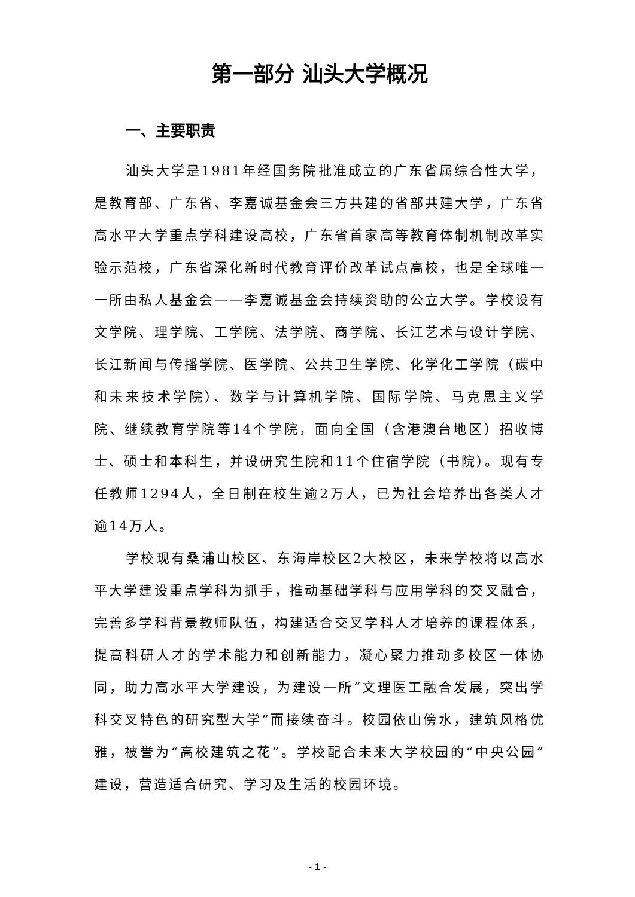第一部分 汕头大学概况
一、主要职责
汕头大学是1981年经国务院批准成立的广东省属综合性大学，是教育部、广东省、李嘉诚基金会三方共建的省部共建大学，广东省高水平大学重点学科建设高校，广东省首家高等教育体制机制改革实验示范校，广东省深化新时代教育评价改革试点高校，也是全球唯一一所由私人基金会——李嘉诚基金会持续资助的公立大学。学校设有文学院、理学院、工学院、法学院、商学院、长江艺术与设计学院、长江新闻与传播学院、医学院、公共卫生学院、化学化工学院（碳中和未来技术学院）、数学与计算机学院、国际学院、马克思主义学院、继续教育学院等14个学院，面向全国（含港澳台地区）招收博士、硕士和本科生，并设研究生院和11个住宿学院（书院）。现有专任教师1294人，全日制在校生逾2万人，已为社会培养出各类人才逾14万人。
学校现有桑浦山校区、东海岸校区2大校区，未来学校将以高水平大学建设重点学科为抓手，推动基础学科与应用学科的交叉融合，完善多学科背景教师队伍，构建适合交叉学科人才培养的课程体系，提高科研人才的学术能力和创新能力，凝心聚力推动多校区一体协同，助力高水平大学建设，为建设一所“文理医工融合发展，突出学科交叉特色的研究型大学”而接续奋斗。校园依山傍水，建筑风格优雅，被誉为“高校建筑之花”。学校配合未来大学校园的“中央公园”建设，营造适合研究、学习及生活的校园环境。
- 1 -